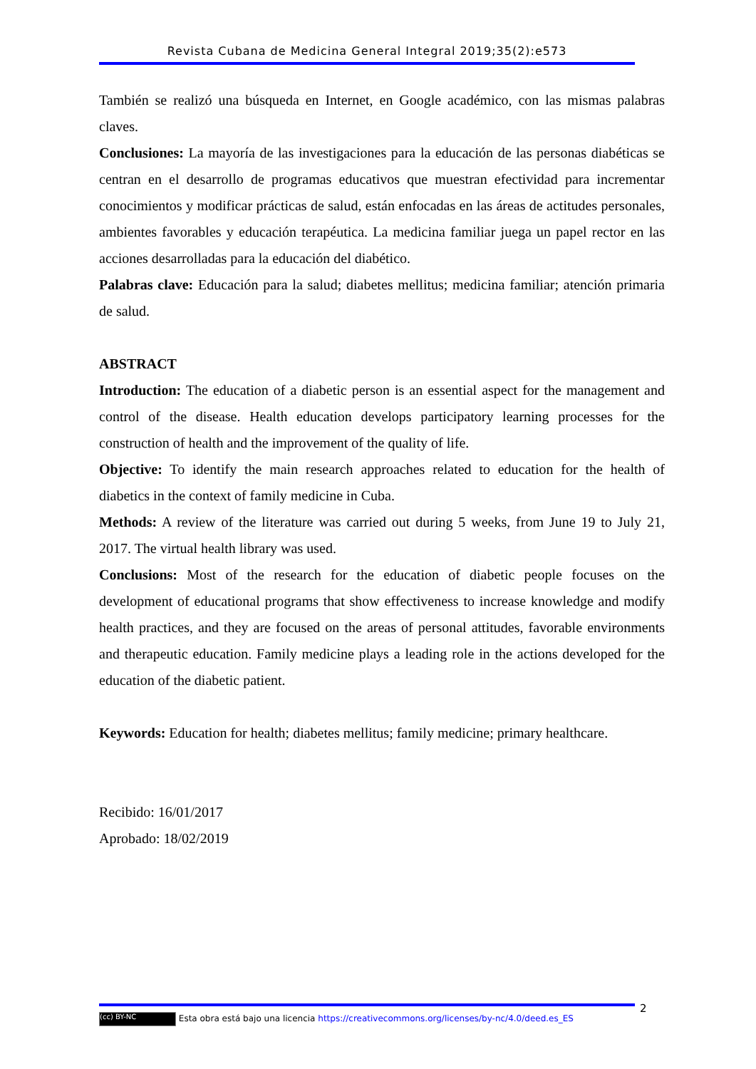Revista Cubana de Medicina General Integral 2019;35(2):e573
También se realizó una búsqueda en Internet, en Google académico, con las mismas palabras claves.
Conclusiones: La mayoría de las investigaciones para la educación de las personas diabéticas se centran en el desarrollo de programas educativos que muestran efectividad para incrementar conocimientos y modificar prácticas de salud, están enfocadas en las áreas de actitudes personales, ambientes favorables y educación terapéutica. La medicina familiar juega un papel rector en las acciones desarrolladas para la educación del diabético.
Palabras clave: Educación para la salud; diabetes mellitus; medicina familiar; atención primaria de salud.
ABSTRACT
Introduction: The education of a diabetic person is an essential aspect for the management and control of the disease. Health education develops participatory learning processes for the construction of health and the improvement of the quality of life.
Objective: To identify the main research approaches related to education for the health of diabetics in the context of family medicine in Cuba.
Methods: A review of the literature was carried out during 5 weeks, from June 19 to July 21, 2017. The virtual health library was used.
Conclusions: Most of the research for the education of diabetic people focuses on the development of educational programs that show effectiveness to increase knowledge and modify health practices, and they are focused on the areas of personal attitudes, favorable environments and therapeutic education. Family medicine plays a leading role in the actions developed for the education of the diabetic patient.
Keywords: Education for health; diabetes mellitus; family medicine; primary healthcare.
Recibido: 16/01/2017
Aprobado: 18/02/2019
2
(cc) BY-NC Esta obra está bajo una licencia https://creativecommons.org/licenses/by-nc/4.0/deed.es_ES